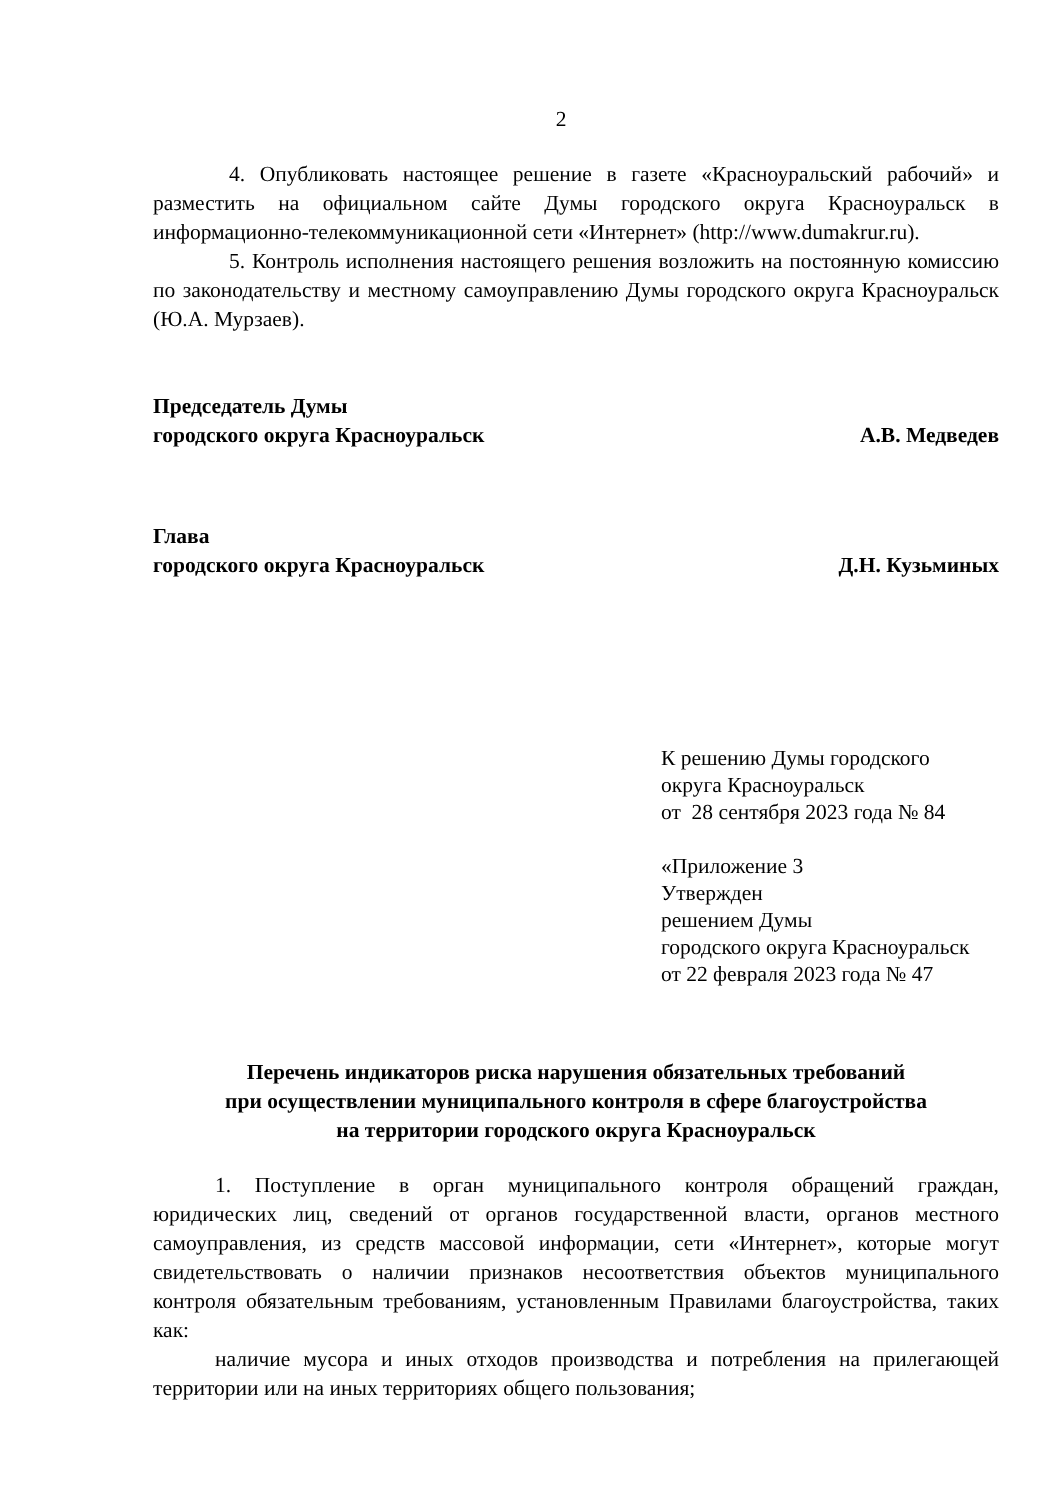2
4. Опубликовать настоящее решение в газете «Красноуральский рабочий» и разместить на официальном сайте Думы городского округа Красноуральск в информационно-телекоммуникационной сети «Интернет» (http://www.dumakrur.ru).
5. Контроль исполнения настоящего решения возложить на постоянную комиссию по законодательству и местному самоуправлению Думы городского округа Красноуральск (Ю.А. Мурзаев).
Председатель Думы
городского округа Красноуральск А.В. Медведев
Глава
городского округа Красноуральск Д.Н. Кузьминых
К решению Думы городского
округа Красноуральск
от 28 сентября 2023 года № 84
«Приложение 3
Утвержден
решением Думы
городского округа Красноуральск
от 22 февраля 2023 года № 47
Перечень индикаторов риска нарушения обязательных требований
при осуществлении муниципального контроля в сфере благоустройства
на территории городского округа Красноуральск
1. Поступление в орган муниципального контроля обращений граждан, юридических лиц, сведений от органов государственной власти, органов местного самоуправления, из средств массовой информации, сети «Интернет», которые могут свидетельствовать о наличии признаков несоответствия объектов муниципального контроля обязательным требованиям, установленным Правилами благоустройства, таких как:
наличие мусора и иных отходов производства и потребления на прилегающей территории или на иных территориях общего пользования;